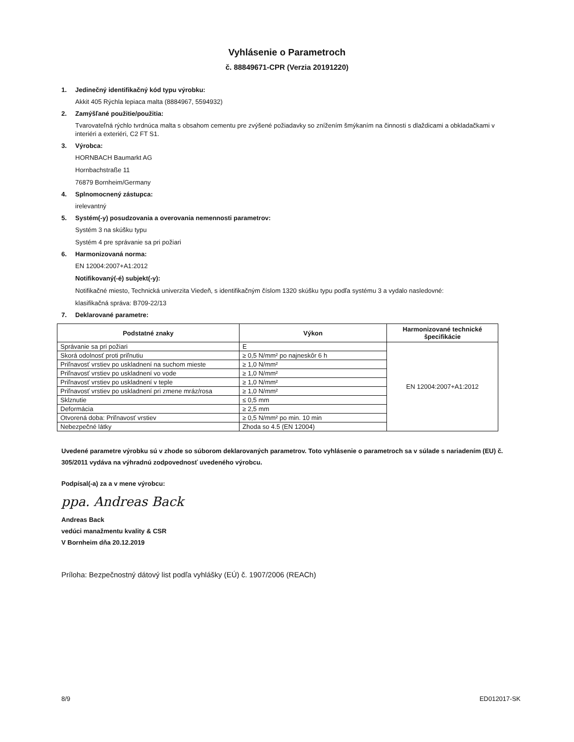Vyhlásenie o Parametroch
č. 88849671-CPR (Verzia 20191220)
1. Jedinečný identifikačný kód typu výrobku:
Akkit 405 Rýchla lepiaca malta (8884967, 5594932)
2. Zamýšľané použitie/použitia:
Tvarovateľná rýchlo tvrdnúca malta s obsahom cementu pre zvýšené požiadavky so znížením šmýkaním na činnosti s dlaždicami a obkladačkami v interiéri a exteriéri, C2 FT S1.
3. Výrobca:
HORNBACH Baumarkt AG
Hornbachstraße 11
76879 Bornheim/Germany
4. Splnomocnený zástupca:
irelevantný
5. Systém(-y) posudzovania a overovania nemennosti parametrov:
Systém 3 na skúšku typu
Systém 4 pre správanie sa pri požiari
6. Harmonizovaná norma:
EN 12004:2007+A1:2012
Notifikovaný(-é) subjekt(-y):
Notifikačné miesto, Technická univerzita Viedeň, s identifikačným číslom 1320 skúšku typu podľa systému 3 a vydalo nasledovné:
klasifikačná správa: B709-22/13
7. Deklarované parametre:
| Podstatné znaky | Výkon | Harmonizované technické špecifikácie |
| --- | --- | --- |
| Správanie sa pri požiari | E | EN 12004:2007+A1:2012 |
| Skorá odolnosť proti priľnutiu | ≥ 0,5 N/mm² po najneskôr 6 h | |
| Priľnavosť vrstiev po uskladnení na suchom mieste | ≥ 1,0 N/mm² | |
| Priľnavosť vrstiev po uskladnení vo vode | ≥ 1,0 N/mm² | |
| Priľnavosť vrstiev po uskladnení v teple | ≥ 1,0 N/mm² | |
| Priľnavosť vrstiev po uskladnení pri zmene mráz/rosa | ≥ 1,0 N/mm² | |
| Sklznutie | ≤ 0,5 mm | |
| Deformácia | ≥ 2,5 mm | |
| Otvorená doba: Priľnavosť vrstiev | ≥ 0,5 N/mm² po min. 10 min | |
| Nebezpečné látky | Zhoda so 4.5 (EN 12004) | |
Uvedené parametre výrobku sú v zhode so súborom deklarovaných parametrov. Toto vyhlásenie o parametroch sa v súlade s nariadením (EU) č. 305/2011 vydáva na výhradnú zodpovednosť uvedeného výrobcu.
Podpísal(-a) za a v mene výrobcu:
ppa. Andreas Back
Andreas Back
vedúci manažmentu kvality & CSR
V Bornheim dňa 20.12.2019
Príloha: Bezpečnostný dátový list podľa vyhlášky (EÚ) č. 1907/2006 (REACh)
8/9 ED012017-SK